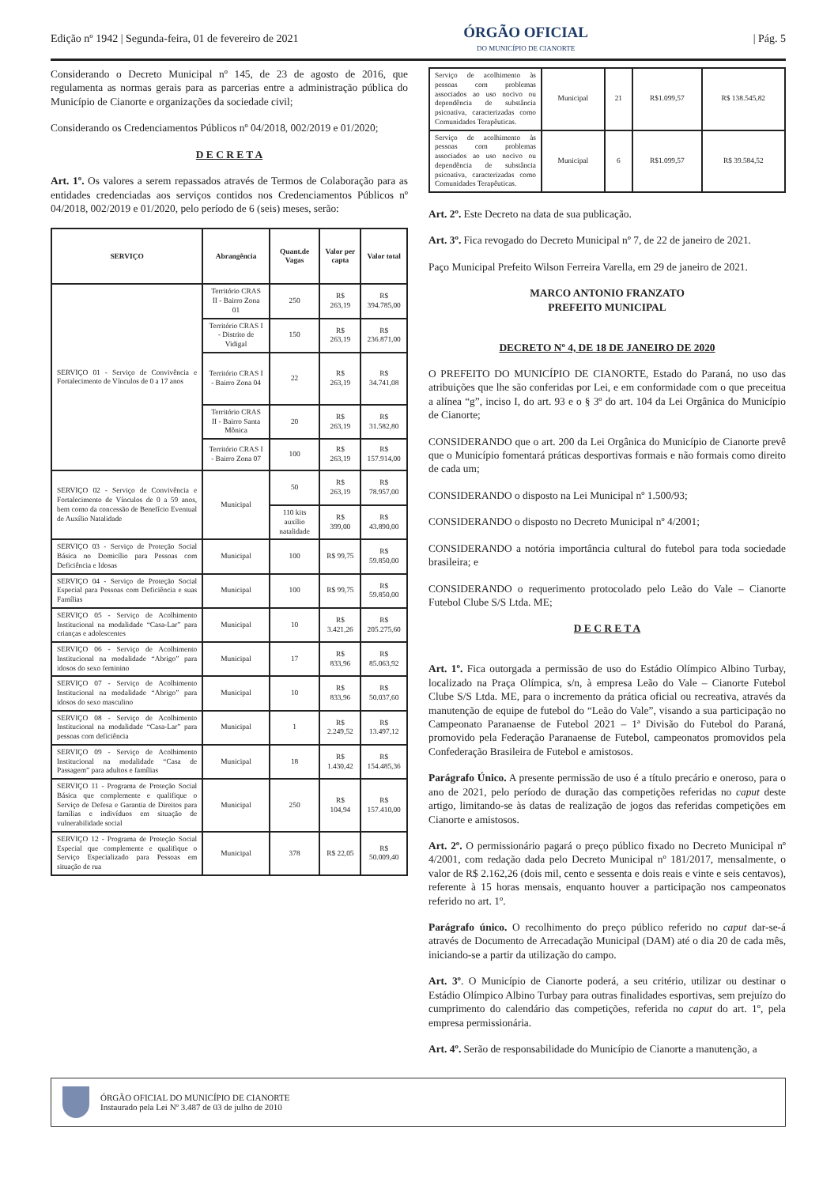Edição nº 1942 | Segunda-feira, 01 de fevereiro de 2021
ÓRGÃO OFICIAL
DO MUNICÍPIO DE CIANORTE
| Pág. 5
Considerando o Decreto Municipal nº 145, de 23 de agosto de 2016, que regulamenta as normas gerais para as parcerias entre a administração pública do Município de Cianorte e organizações da sociedade civil;
Considerando os Credenciamentos Públicos nº 04/2018, 002/2019 e 01/2020;
D E C R E T A
Art. 1º. Os valores a serem repassados através de Termos de Colaboração para as entidades credenciadas aos serviços contidos nos Credenciamentos Públicos nº 04/2018, 002/2019 e 01/2020, pelo período de 6 (seis) meses, serão:
| SERVIÇO | Abrangência | Quant.de Vagas | Valor per capta | Valor total |
| --- | --- | --- | --- | --- |
| SERVIÇO 01 - Serviço de Convivência e Fortalecimento de Vínculos de 0 a 17 anos | Território CRAS II - Bairro Zona 01 | 250 | R$ 263,19 | R$ 394.785,00 |
| | Território CRAS I - Distrito de Vidigal | 150 | R$ 263,19 | R$ 236.871,00 |
| | Território CRAS I - Bairro Zona 04 | 22 | R$ 263,19 | R$ 34.741,08 |
| | Território CRAS II - Bairro Santa Mônica | 20 | R$ 263,19 | R$ 31.582,80 |
| | Território CRAS I - Bairro Zona 07 | 100 | R$ 263,19 | R$ 157.914,00 |
| SERVIÇO 02 - Serviço de Convivência e Fortalecimento de Vínculos de 0 a 59 anos, bem como da concessão de Benefício Eventual de Auxílio Natalidade | Municipal | 50 | R$ 263,19 | R$ 78.957,00 |
| | | 110 kits auxílio natalidade | R$ 399,00 | R$ 43.890,00 |
| SERVIÇO 03 - Serviço de Proteção Social Básica no Domicílio para Pessoas com Deficiência e Idosas | Municipal | 100 | R$ 99,75 | R$ 59.850,00 |
| SERVIÇO 04 - Serviço de Proteção Social Especial para Pessoas com Deficiência e suas Famílias | Municipal | 100 | R$ 99,75 | R$ 59.850,00 |
| SERVIÇO 05 - Serviço de Acolhimento Institucional na modalidade “Casa-Lar” para crianças e adolescentes | Municipal | 10 | R$ 3.421,26 | R$ 205.275,60 |
| SERVIÇO 06 - Serviço de Acolhimento Institucional na modalidade “Abrigo” para idosos do sexo feminino | Municipal | 17 | R$ 833,96 | R$ 85.063,92 |
| SERVIÇO 07 - Serviço de Acolhimento Institucional na modalidade “Abrigo” para idosos do sexo masculino | Municipal | 10 | R$ 833,96 | R$ 50.037,60 |
| SERVIÇO 08 - Serviço de Acolhimento Institucional na modalidade “Casa-Lar” para pessoas com deficiência | Municipal | 1 | R$ 2.249,52 | R$ 13.497,12 |
| SERVIÇO 09 - Serviço de Acolhimento Institucional na modalidade “Casa de Passagem” para adultos e famílias | Municipal | 18 | R$ 1.430,42 | R$ 154.485,36 |
| SERVIÇO 11 - Programa de Proteção Social Básica que complemente e qualifique o Serviço de Defesa e Garantia de Direitos para famílias e indivíduos em situação de vulnerabilidade social | Municipal | 250 | R$ 104,94 | R$ 157.410,00 |
| SERVIÇO 12 - Programa de Proteção Social Especial que complemente e qualifique o Serviço Especializado para Pessoas em situação de rua | Municipal | 378 | R$ 22,05 | R$ 50.009,40 |
| Serviço de acolhimento às pessoas com problemas associados ao uso nocivo ou dependência de substância psicoativa, caracterizadas como Comunidades Terapêuticas. | Municipal | 21 | R$1.099,57 | R$ 138.545,82 |
| Serviço de acolhimento às pessoas com problemas associados ao uso nocivo ou dependência de substância psicoativa, caracterizadas como Comunidades Terapêuticas. | Municipal | 6 | R$1.099,57 | R$ 39.584,52 |
Art. 2º. Este Decreto na data de sua publicação.
Art. 3º. Fica revogado do Decreto Municipal nº 7, de 22 de janeiro de 2021.
Paço Municipal Prefeito Wilson Ferreira Varella, em 29 de janeiro de 2021.
MARCO ANTONIO FRANZATO
PREFEITO MUNICIPAL
DECRETO Nº 4, DE 18 DE JANEIRO DE 2020
O PREFEITO DO MUNICÍPIO DE CIANORTE, Estado do Paraná, no uso das atribuições que lhe são conferidas por Lei, e em conformidade com o que preceitua a alínea “g”, inciso I, do art. 93 e o § 3º do art. 104 da Lei Orgânica do Município de Cianorte;
CONSIDERANDO que o art. 200 da Lei Orgânica do Município de Cianorte prevê que o Município fomentará práticas desportivas formais e não formais como direito de cada um;
CONSIDERANDO o disposto na Lei Municipal nº 1.500/93;
CONSIDERANDO o disposto no Decreto Municipal nº 4/2001;
CONSIDERANDO a notória importância cultural do futebol para toda sociedade brasileira; e
CONSIDERANDO o requerimento protocolado pelo Leão do Vale – Cianorte Futebol Clube S/S Ltda. ME;
D E C R E T A
Art. 1º. Fica outorgada a permissão de uso do Estádio Olímpico Albino Turbay, localizado na Praça Olímpica, s/n, à empresa Leão do Vale – Cianorte Futebol Clube S/S Ltda. ME, para o incremento da prática oficial ou recreativa, através da manutenção de equipe de futebol do “Leão do Vale”, visando a sua participação no Campeonato Paranaense de Futebol 2021 – 1ª Divisão do Futebol do Paraná, promovido pela Federação Paranaense de Futebol, campeonatos promovidos pela Confederação Brasileira de Futebol e amistosos.
Parágrafo Único. A presente permissão de uso é a título precário e oneroso, para o ano de 2021, pelo período de duração das competições referidas no caput deste artigo, limitando-se às datas de realização de jogos das referidas competições em Cianorte e amistosos.
Art. 2º. O permissionário pagará o preço público fixado no Decreto Municipal nº 4/2001, com redação dada pelo Decreto Municipal nº 181/2017, mensalmente, o valor de R$ 2.162,26 (dois mil, cento e sessenta e dois reais e vinte e seis centavos), referente à 15 horas mensais, enquanto houver a participação nos campeonatos referido no art. 1º.
Parágrafo único. O recolhimento do preço público referido no caput dar-se-á através de Documento de Arrecadação Municipal (DAM) até o dia 20 de cada mês, iniciando-se a partir da utilização do campo.
Art. 3º. O Município de Cianorte poderá, a seu critério, utilizar ou destinar o Estádio Olímpico Albino Turbay para outras finalidades esportivas, sem prejuízo do cumprimento do calendário das competições, referida no caput do art. 1º, pela empresa permissionária.
Art. 4º. Serão de responsabilidade do Município de Cianorte a manutenção, a
ÓRGÃO OFICIAL DO MUNICÍPIO DE CIANORTE
Instaurado pela Lei Nº 3.487 de 03 de julho de 2010